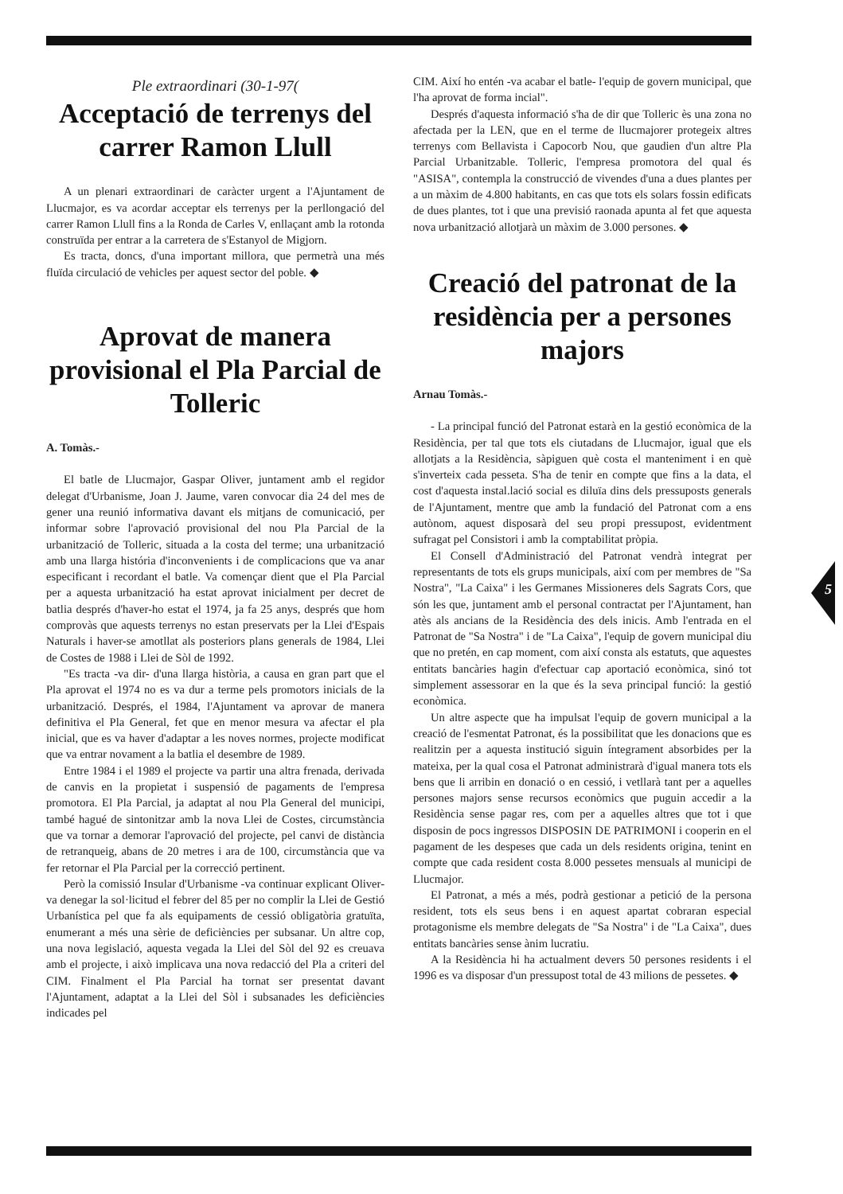Ple extraordinari (30-1-97(
Acceptació de terrenys del carrer Ramon Llull
A un plenari extraordinari de caràcter urgent a l'Ajuntament de Llucmajor, es va acordar acceptar els terrenys per la perllongació del carrer Ramon Llull fins a la Ronda de Carles V, enllaçant amb la rotonda construïda per entrar a la carretera de s'Estanyol de Migjorn.
Es tracta, doncs, d'una important millora, que permetrà una més fluïda circulació de vehicles per aquest sector del poble. ◆
Aprovat de manera provisional el Pla Parcial de Tolleric
A. Tomàs.-
El batle de Llucmajor, Gaspar Oliver, juntament amb el regidor delegat d'Urbanisme, Joan J. Jaume, varen convocar dia 24 del mes de gener una reunió informativa davant els mitjans de comunicació, per informar sobre l'aprovació provisional del nou Pla Parcial de la urbanització de Tolleric, situada a la costa del terme; una urbanització amb una llarga história d'inconvenients i de complicacions que va anar especificant i recordant el batle. Va començar dient que el Pla Parcial per a aquesta urbanització ha estat aprovat inicialment per decret de batlia després d'haver-ho estat el 1974, ja fa 25 anys, després que hom comprovàs que aquests terrenys no estan preservats per la Llei d'Espais Naturals i haver-se amotllat als posteriors plans generals de 1984, Llei de Costes de 1988 i Llei de Sòl de 1992.
"Es tracta -va dir- d'una llarga història, a causa en gran part que el Pla aprovat el 1974 no es va dur a terme pels promotors inicials de la urbanització. Després, el 1984, l'Ajuntament va aprovar de manera definitiva el Pla General, fet que en menor mesura va afectar el pla inicial, que es va haver d'adaptar a les noves normes, projecte modificat que va entrar novament a la batlia el desembre de 1989.
Entre 1984 i el 1989 el projecte va partir una altra frenada, derivada de canvis en la propietat i suspensió de pagaments de l'empresa promotora. El Pla Parcial, ja adaptat al nou Pla General del municipi, també hagué de sintonitzar amb la nova Llei de Costes, circumstància que va tornar a demorar l'aprovació del projecte, pel canvi de distància de retranqueig, abans de 20 metres i ara de 100, circumstància que va fer retornar el Pla Parcial per la correcció pertinent.
Però la comissió Insular d'Urbanisme -va continuar explicant Oliver- va denegar la sol·licitud el febrer del 85 per no complir la Llei de Gestió Urbanística pel que fa als equipaments de cessió obligatòria gratuïta, enumerant a més una sèrie de deficiències per subsanar. Un altre cop, una nova legislació, aquesta vegada la Llei del Sòl del 92 es creuava amb el projecte, i això implicava una nova redacció del Pla a criteri del CIM. Finalment el Pla Parcial ha tornat ser presentat davant l'Ajuntament, adaptat a la Llei del Sòl i subsanades les deficiències indicades pel
CIM. Així ho entén -va acabar el batle- l'equip de govern municipal, que l'ha aprovat de forma incial".
Després d'aquesta informació s'ha de dir que Tolleric ès una zona no afectada per la LEN, que en el terme de llucmajorer protegeix altres terrenys com Bellavista i Capocorb Nou, que gaudien d'un altre Pla Parcial Urbanitzable. Tolleric, l'empresa promotora del qual és "ASISA", contempla la construcció de vivendes d'una a dues plantes per a un màxim de 4.800 habitants, en cas que tots els solars fossin edificats de dues plantes, tot i que una previsió raonada apunta al fet que aquesta nova urbanització allotjarà un màxim de 3.000 persones. ◆
Creació del patronat de la residència per a persones majors
Arnau Tomàs.-
- La principal funció del Patronat estarà en la gestió econòmica de la Residència, per tal que tots els ciutadans de Llucmajor, igual que els allotjats a la Residència, sàpiguen què costa el manteniment i en què s'inverteix cada pesseta. S'ha de tenir en compte que fins a la data, el cost d'aquesta instal.lació social es diluïa dins dels pressuposts generals de l'Ajuntament, mentre que amb la fundació del Patronat com a ens autònom, aquest disposarà del seu propi pressupost, evidentment sufragat pel Consistori i amb la comptabilitat pròpia.
El Consell d'Administració del Patronat vendrà integrat per representants de tots els grups municipals, així com per membres de "Sa Nostra", "La Caixa" i les Germanes Missioneres dels Sagrats Cors, que són les que, juntament amb el personal contractat per l'Ajuntament, han atès als ancians de la Residència des dels inicis. Amb l'entrada en el Patronat de "Sa Nostra" i de "La Caixa", l'equip de govern municipal diu que no pretén, en cap moment, com així consta als estatuts, que aquestes entitats bancàries hagin d'efectuar cap aportació econòmica, sinó tot simplement assessorar en la que és la seva principal funció: la gestió econòmica.
Un altre aspecte que ha impulsat l'equip de govern municipal a la creació de l'esmentat Patronat, és la possibilitat que les donacions que es realitzin per a aquesta institució siguin íntegrament absorbides per la mateixa, per la qual cosa el Patronat administrarà d'igual manera tots els bens que li arribin en donació o en cessió, i vetllarà tant per a aquelles persones majors sense recursos econòmics que puguin accedir a la Residència sense pagar res, com per a aquelles altres que tot i que disposin de pocs ingressos DISPOSIN DE PATRIMONI i cooperin en el pagament de les despeses que cada un dels residents origina, tenint en compte que cada resident costa 8.000 pessetes mensuals al municipi de Llucmajor.
El Patronat, a més a més, podrà gestionar a petició de la persona resident, tots els seus bens i en aquest apartat cobraran especial protagonisme els membre delegats de "Sa Nostra" i de "La Caixa", dues entitats bancàries sense ànim lucratiu.
A la Residència hi ha actualment devers 50 persones residents i el 1996 es va disposar d'un pressupost total de 43 milions de pessetes. ◆
5